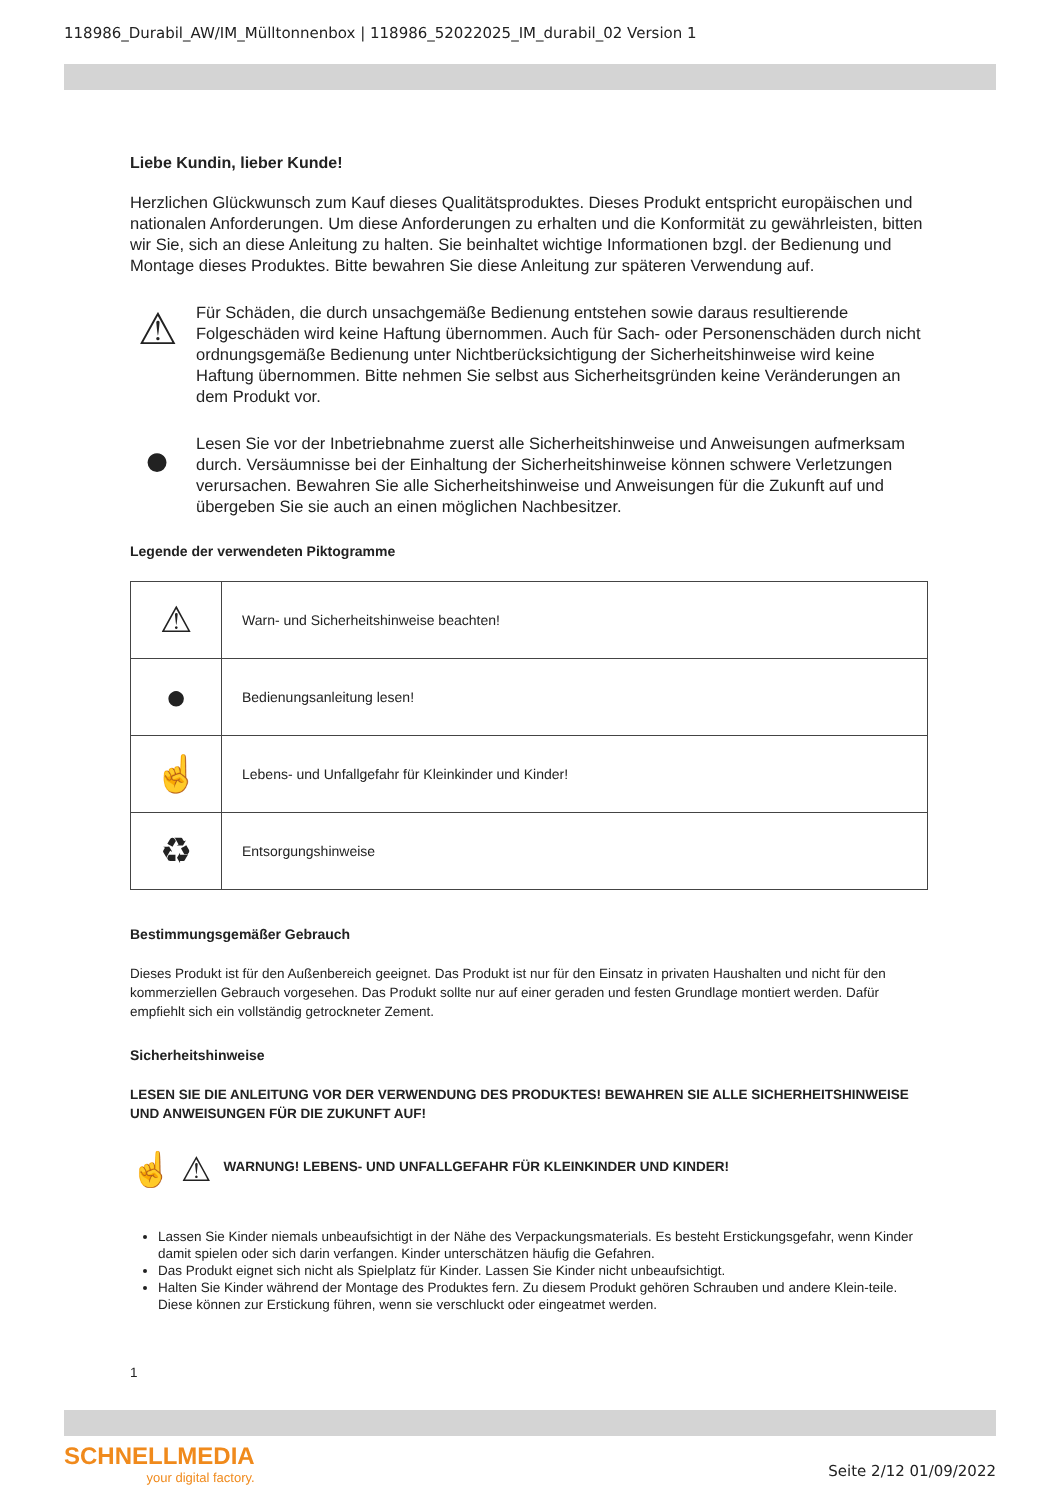118986_Durabil_AW/IM_Mülltonnenbox | 118986_52022025_IM_durabil_02 Version 1
Liebe Kundin, lieber Kunde!
Herzlichen Glückwunsch zum Kauf dieses Qualitätsproduktes. Dieses Produkt entspricht europäischen und nationalen Anforderungen. Um diese Anforderungen zu erhalten und die Konformität zu gewährleisten, bitten wir Sie, sich an diese Anleitung zu halten. Sie beinhaltet wichtige Informationen bzgl. der Bedienung und Montage dieses Produktes. Bitte bewahren Sie diese Anleitung zur späteren Verwendung auf.
⚠
Für Schäden, die durch unsachgemäße Bedienung entstehen sowie daraus resultierende Folgeschäden wird keine Haftung übernommen. Auch für Sach- oder Personenschäden durch nicht ordnungsgemäße Bedienung unter Nichtberücksichtigung der Sicherheitshinweise wird keine Haftung übernommen. Bitte nehmen Sie selbst aus Sicherheitsgründen keine Veränderungen an dem Produkt vor.
●
Lesen Sie vor der Inbetriebnahme zuerst alle Sicherheitshinweise und Anweisungen aufmerksam durch. Versäumnisse bei der Einhaltung der Sicherheitshinweise können schwere Verletzungen verursachen. Bewahren Sie alle Sicherheitshinweise und Anweisungen für die Zukunft auf und übergeben Sie sie auch an einen möglichen Nachbesitzer.
Legende der verwendeten Piktogramme
| ⚠ | Warn- und Sicherheitshinweise beachten! |
| ● | Bedienungsanleitung lesen! |
| ☝ | Lebens- und Unfallgefahr für Kleinkinder und Kinder! |
| ♻ | Entsorgungshinweise |
Bestimmungsgemäßer Gebrauch
Dieses Produkt ist für den Außenbereich geeignet. Das Produkt ist nur für den Einsatz in privaten Haushalten und nicht für den kommerziellen Gebrauch vorgesehen. Das Produkt sollte nur auf einer geraden und festen Grundlage montiert werden. Dafür empfiehlt sich ein vollständig getrockneter Zement.
Sicherheitshinweise
LESEN SIE DIE ANLEITUNG VOR DER VERWENDUNG DES PRODUKTES! BEWAHREN SIE ALLE SICHERHEITSHINWEISE UND ANWEISUNGEN FÜR DIE ZUKUNFT AUF!
☝ ⚠
WARNUNG! LEBENS- UND UNFALLGEFAHR FÜR KLEINKINDER UND KINDER!
Lassen Sie Kinder niemals unbeaufsichtigt in der Nähe des Verpackungsmaterials. Es besteht Erstickungsgefahr, wenn Kinder damit spielen oder sich darin verfangen. Kinder unterschätzen häufig die Gefahren.
Das Produkt eignet sich nicht als Spielplatz für Kinder. Lassen Sie Kinder nicht unbeaufsichtigt.
Halten Sie Kinder während der Montage des Produktes fern. Zu diesem Produkt gehören Schrauben und andere Klein-teile. Diese können zur Erstickung führen, wenn sie verschluckt oder eingeatmet werden.
1
SCHNELLMEDIA
your digital factory.
Seite 2/12 01/09/2022